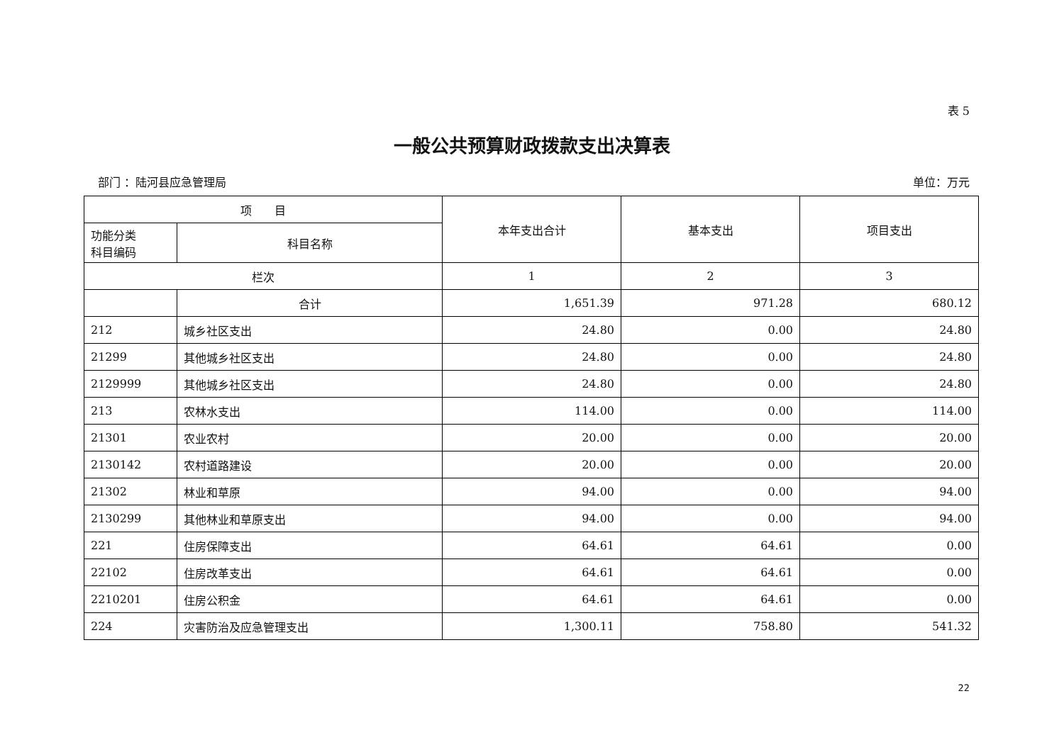表 5
一般公共预算财政拨款支出决算表
部门 ：陆河县应急管理局 单位：万元
| 项 目 | | 本年支出合计 | 基本支出 | 项目支出 |
| --- | --- | --- | --- | --- |
| 功能分类 科目编码 | 科目名称 | | | |
| 栏次 | | 1 | 2 | 3 |
| | 合计 | 1,651.39 | 971.28 | 680.12 |
| 212 | 城乡社区支出 | 24.80 | 0.00 | 24.80 |
| 21299 | 其他城乡社区支出 | 24.80 | 0.00 | 24.80 |
| 2129999 | 其他城乡社区支出 | 24.80 | 0.00 | 24.80 |
| 213 | 农林水支出 | 114.00 | 0.00 | 114.00 |
| 21301 | 农业农村 | 20.00 | 0.00 | 20.00 |
| 2130142 | 农村道路建设 | 20.00 | 0.00 | 20.00 |
| 21302 | 林业和草原 | 94.00 | 0.00 | 94.00 |
| 2130299 | 其他林业和草原支出 | 94.00 | 0.00 | 94.00 |
| 221 | 住房保障支出 | 64.61 | 64.61 | 0.00 |
| 22102 | 住房改革支出 | 64.61 | 64.61 | 0.00 |
| 2210201 | 住房公积金 | 64.61 | 64.61 | 0.00 |
| 224 | 灾害防治及应急管理支出 | 1,300.11 | 758.80 | 541.32 |
22